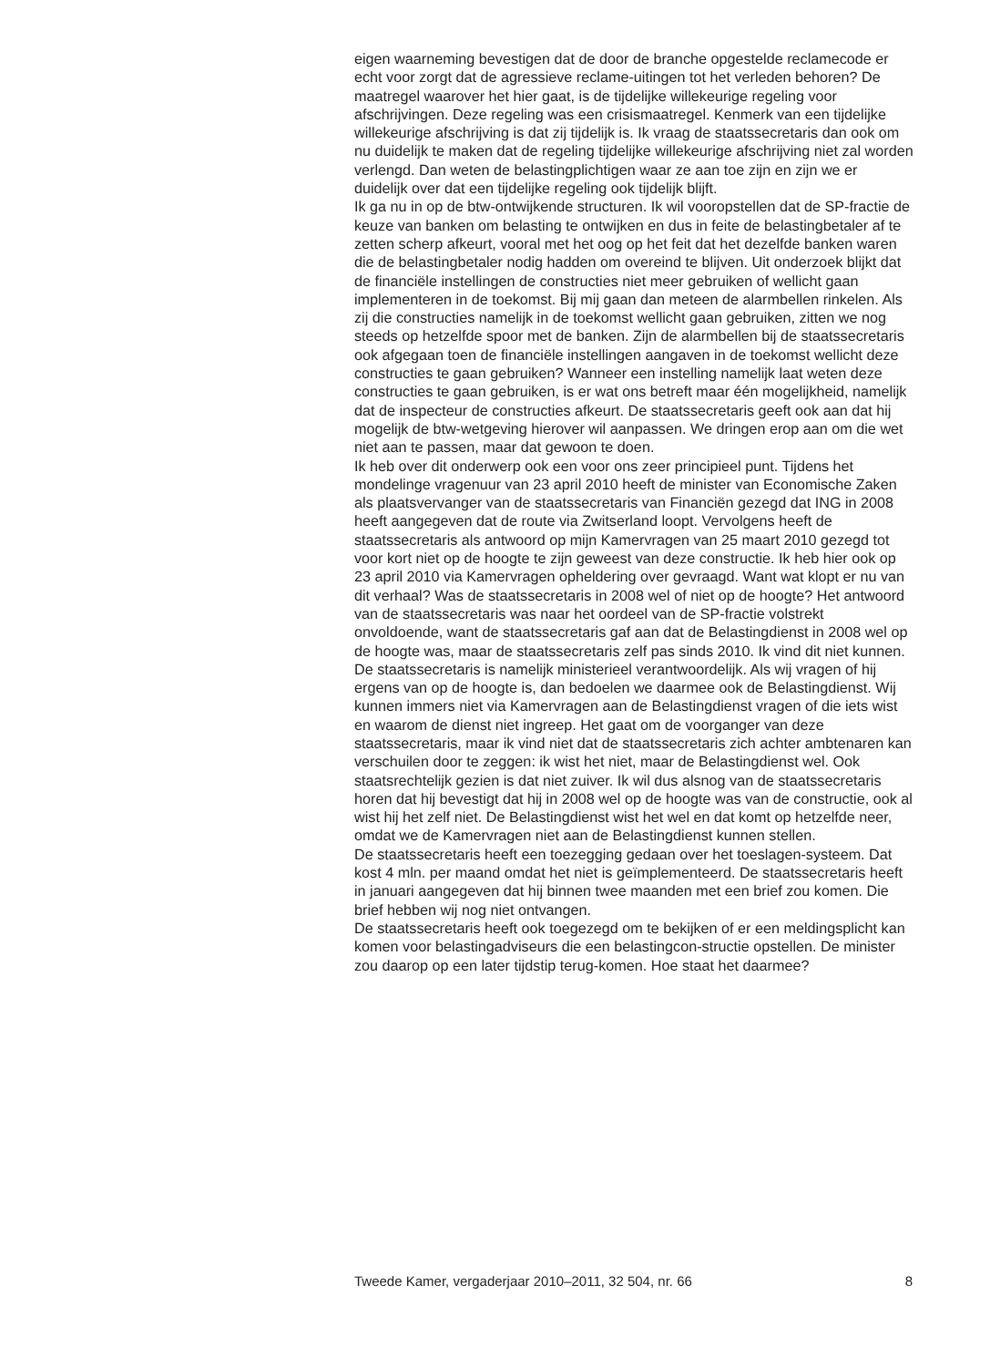eigen waarneming bevestigen dat de door de branche opgestelde reclamecode er echt voor zorgt dat de agressieve reclame-uitingen tot het verleden behoren? De maatregel waarover het hier gaat, is de tijdelijke willekeurige regeling voor afschrijvingen. Deze regeling was een crisismaatregel. Kenmerk van een tijdelijke willekeurige afschrijving is dat zij tijdelijk is. Ik vraag de staatssecretaris dan ook om nu duidelijk te maken dat de regeling tijdelijke willekeurige afschrijving niet zal worden verlengd. Dan weten de belastingplichtigen waar ze aan toe zijn en zijn we er duidelijk over dat een tijdelijke regeling ook tijdelijk blijft.
Ik ga nu in op de btw-ontwijkende structuren. Ik wil vooropstellen dat de SP-fractie de keuze van banken om belasting te ontwijken en dus in feite de belastingbetaler af te zetten scherp afkeurt, vooral met het oog op het feit dat het dezelfde banken waren die de belastingbetaler nodig hadden om overeind te blijven. Uit onderzoek blijkt dat de financiële instellingen de constructies niet meer gebruiken of wellicht gaan implementeren in de toekomst. Bij mij gaan dan meteen de alarmbellen rinkelen. Als zij die constructies namelijk in de toekomst wellicht gaan gebruiken, zitten we nog steeds op hetzelfde spoor met de banken. Zijn de alarmbellen bij de staatssecretaris ook afgegaan toen de financiële instellingen aangaven in de toekomst wellicht deze constructies te gaan gebruiken? Wanneer een instelling namelijk laat weten deze constructies te gaan gebruiken, is er wat ons betreft maar één mogelijkheid, namelijk dat de inspecteur de constructies afkeurt. De staatssecretaris geeft ook aan dat hij mogelijk de btw-wetgeving hierover wil aanpassen. We dringen erop aan om die wet niet aan te passen, maar dat gewoon te doen.
Ik heb over dit onderwerp ook een voor ons zeer principieel punt. Tijdens het mondelinge vragenuur van 23 april 2010 heeft de minister van Economische Zaken als plaatsvervanger van de staatssecretaris van Financiën gezegd dat ING in 2008 heeft aangegeven dat de route via Zwitserland loopt. Vervolgens heeft de staatssecretaris als antwoord op mijn Kamervragen van 25 maart 2010 gezegd tot voor kort niet op de hoogte te zijn geweest van deze constructie. Ik heb hier ook op 23 april 2010 via Kamervragen opheldering over gevraagd. Want wat klopt er nu van dit verhaal? Was de staatssecretaris in 2008 wel of niet op de hoogte? Het antwoord van de staatssecretaris was naar het oordeel van de SP-fractie volstrekt onvoldoende, want de staatssecretaris gaf aan dat de Belastingdienst in 2008 wel op de hoogte was, maar de staatssecretaris zelf pas sinds 2010. Ik vind dit niet kunnen. De staatssecretaris is namelijk ministerieel verantwoordelijk. Als wij vragen of hij ergens van op de hoogte is, dan bedoelen we daarmee ook de Belastingdienst. Wij kunnen immers niet via Kamervragen aan de Belastingdienst vragen of die iets wist en waarom de dienst niet ingreep. Het gaat om de voorganger van deze staatssecretaris, maar ik vind niet dat de staatssecretaris zich achter ambtenaren kan verschuilen door te zeggen: ik wist het niet, maar de Belastingdienst wel. Ook staatsrechtelijk gezien is dat niet zuiver. Ik wil dus alsnog van de staatssecretaris horen dat hij bevestigt dat hij in 2008 wel op de hoogte was van de constructie, ook al wist hij het zelf niet. De Belastingdienst wist het wel en dat komt op hetzelfde neer, omdat we de Kamervragen niet aan de Belastingdienst kunnen stellen.
De staatssecretaris heeft een toezegging gedaan over het toeslagen-systeem. Dat kost 4 mln. per maand omdat het niet is geïmplementeerd. De staatssecretaris heeft in januari aangegeven dat hij binnen twee maanden met een brief zou komen. Die brief hebben wij nog niet ontvangen.
De staatssecretaris heeft ook toegezegd om te bekijken of er een meldingsplicht kan komen voor belastingadviseurs die een belastingcon-structie opstellen. De minister zou daarop op een later tijdstip terug-komen. Hoe staat het daarmee?
Tweede Kamer, vergaderjaar 2010–2011, 32 504, nr. 66 8